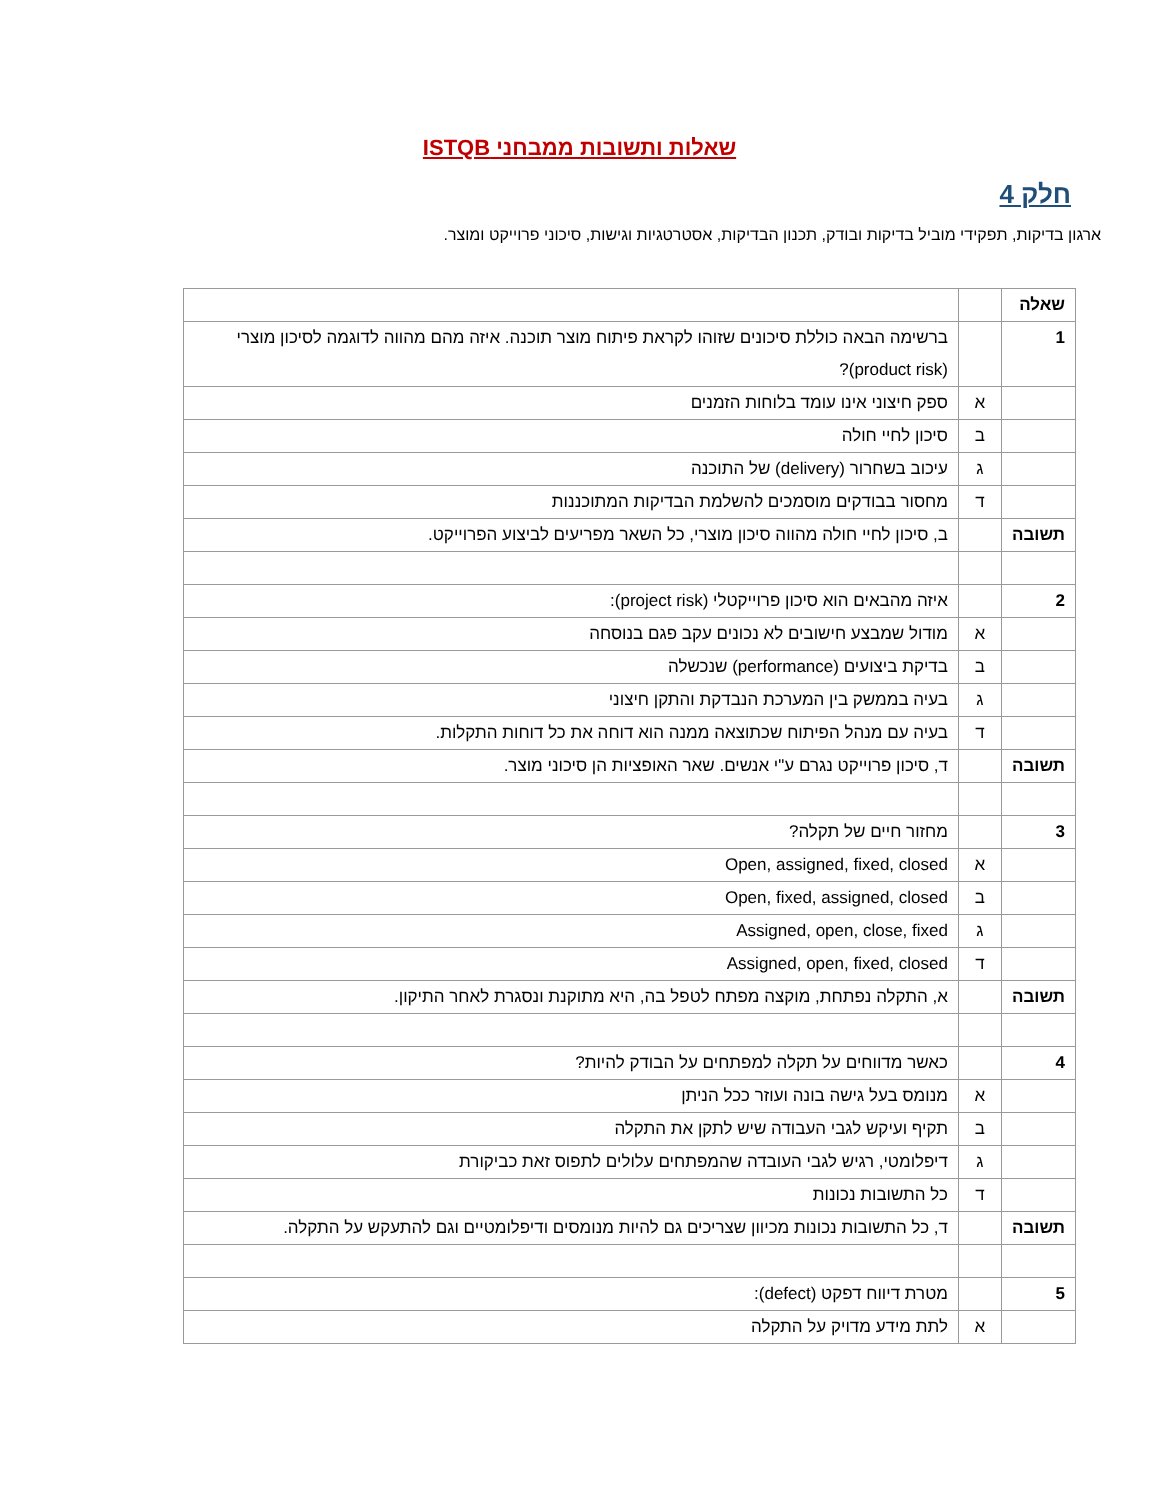שאלות ותשובות ממבחני ISTQB
חלק 4
ארגון בדיקות, תפקידי מוביל בדיקות ובודק, תכנון הבדיקות, אסטרטגיות וגישות, סיכוני פרוייקט ומוצר.
| שאלה | | |
| 1 | | ברשימה הבאה כוללת סיכונים שזוהו לקראת פיתוח מוצר תוכנה. איזה מהם מהווה לדוגמה לסיכון מוצרי (product risk)? |
| | א | ספק חיצוני אינו עומד בלוחות הזמנים |
| | ב | סיכון לחיי חולה |
| | ג | עיכוב בשחרור (delivery) של התוכנה |
| | ד | מחסור בבודקים מוסמכים להשלמת הבדיקות המתוכננות |
| תשובה | | ב, סיכון לחיי חולה מהווה סיכון מוצרי, כל השאר מפריעים לביצוע הפרוייקט. |
| 2 | | איזה מהבאים הוא סיכון פרוייקטלי (project risk): |
| | א | מודול שמבצע חישובים לא נכונים עקב פגם בנוסחה |
| | ב | בדיקת ביצועים (performance) שנכשלה |
| | ג | בעיה בממשק בין המערכת הנבדקת והתקן חיצוני |
| | ד | בעיה עם מנהל הפיתוח שכתוצאה ממנה הוא דוחה את כל דוחות התקלות. |
| תשובה | | ד, סיכון פרוייקט נגרם ע"י אנשים. שאר האופציות הן סיכוני מוצר. |
| 3 | | מחזור חיים של תקלה? |
| | א | Open, assigned, fixed, closed |
| | ב | Open, fixed, assigned, closed |
| | ג | Assigned, open, close, fixed |
| | ד | Assigned, open, fixed, closed |
| תשובה | | א, התקלה נפתחת, מוקצה מפתח לטפל בה, היא מתוקנת ונסגרת לאחר התיקון. |
| 4 | | כאשר מדווחים על תקלה למפתחים על הבודק להיות? |
| | א | מנומס בעל גישה בונה ועוזר ככל הניתן |
| | ב | תקיף ועיקש לגבי העבודה שיש לתקן את התקלה |
| | ג | דיפלומטי, רגיש לגבי העובדה שהמפתחים עלולים לתפוס זאת כביקורת |
| | ד | כל התשובות נכונות |
| תשובה | | ד, כל התשובות נכונות מכיוון שצריכים גם להיות מנומסים ודיפלומטיים וגם להתעקש על התקלה. |
| 5 | | מטרת דיווח דפקט (defect): |
| | א | לתת מידע מדויק על התקלה |